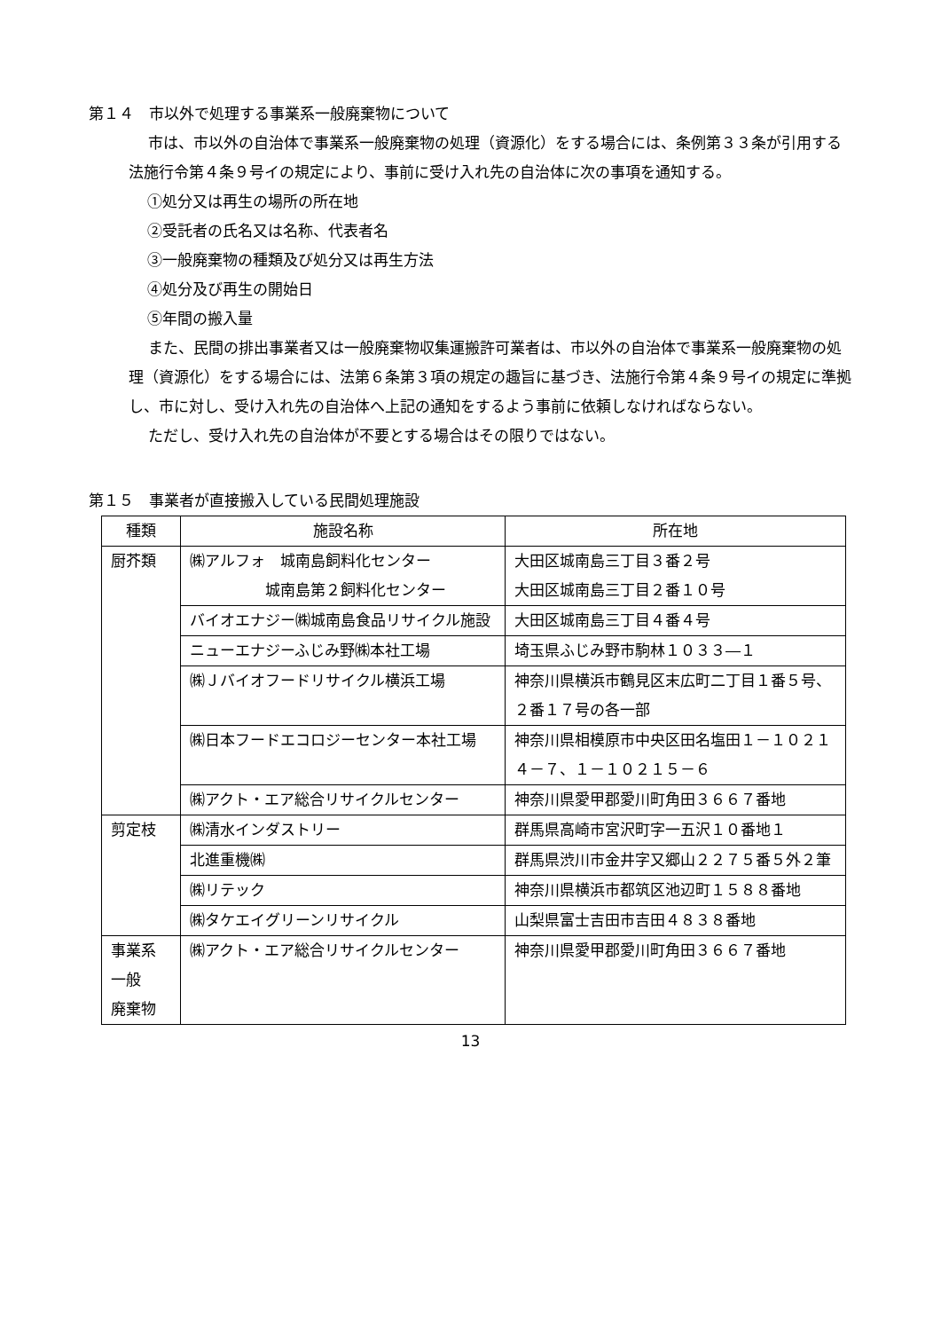第１４　市以外で処理する事業系一般廃棄物について
市は、市以外の自治体で事業系一般廃棄物の処理（資源化）をする場合には、条例第３３条が引用する法施行令第４条９号イの規定により、事前に受け入れ先の自治体に次の事項を通知する。
①処分又は再生の場所の所在地
②受託者の氏名又は名称、代表者名
③一般廃棄物の種類及び処分又は再生方法
④処分及び再生の開始日
⑤年間の搬入量
また、民間の排出事業者又は一般廃棄物収集運搬許可業者は、市以外の自治体で事業系一般廃棄物の処理（資源化）をする場合には、法第６条第３項の規定の趣旨に基づき、法施行令第４条９号イの規定に準拠し、市に対し、受け入れ先の自治体へ上記の通知をするよう事前に依頼しなければならない。
ただし、受け入れ先の自治体が不要とする場合はその限りではない。
第１５　事業者が直接搬入している民間処理施設
| 種類 | 施設名称 | 所在地 |
| --- | --- | --- |
| 厨芥類 | ㈱アルフォ 城南島飼料化センター 城南島第２飼料化センター | 大田区城南島三丁目３番２号 大田区城南島三丁目２番１０号 |
| | バイオエナジー㈱城南島食品リサイクル施設 | 大田区城南島三丁目４番４号 |
| | ニューエナジーふじみ野㈱本社工場 | 埼玉県ふじみ野市駒林１０３３―１ |
| | ㈱Ｊバイオフードリサイクル横浜工場 | 神奈川県横浜市鶴見区末広町二丁目１番５号、２番１７号の各一部 |
| | ㈱日本フードエコロジーセンター本社工場 | 神奈川県相模原市中央区田名塩田１－１０２１４－７、１－１０２１５－６ |
| | ㈱アクト・エア総合リサイクルセンター | 神奈川県愛甲郡愛川町角田３６６７番地 |
| 剪定枝 | ㈱清水インダストリー | 群馬県高崎市宮沢町字一五沢１０番地１ |
| | 北進重機㈱ | 群馬県渋川市金井字又郷山２２７５番５外２筆 |
| | ㈱リテック | 神奈川県横浜市都筑区池辺町１５８８番地 |
| | ㈱タケエイグリーンリサイクル | 山梨県富士吉田市吉田４８３８番地 |
| 事業系 一般 廃棄物 | ㈱アクト・エア総合リサイクルセンター | 神奈川県愛甲郡愛川町角田３６６７番地 |
13